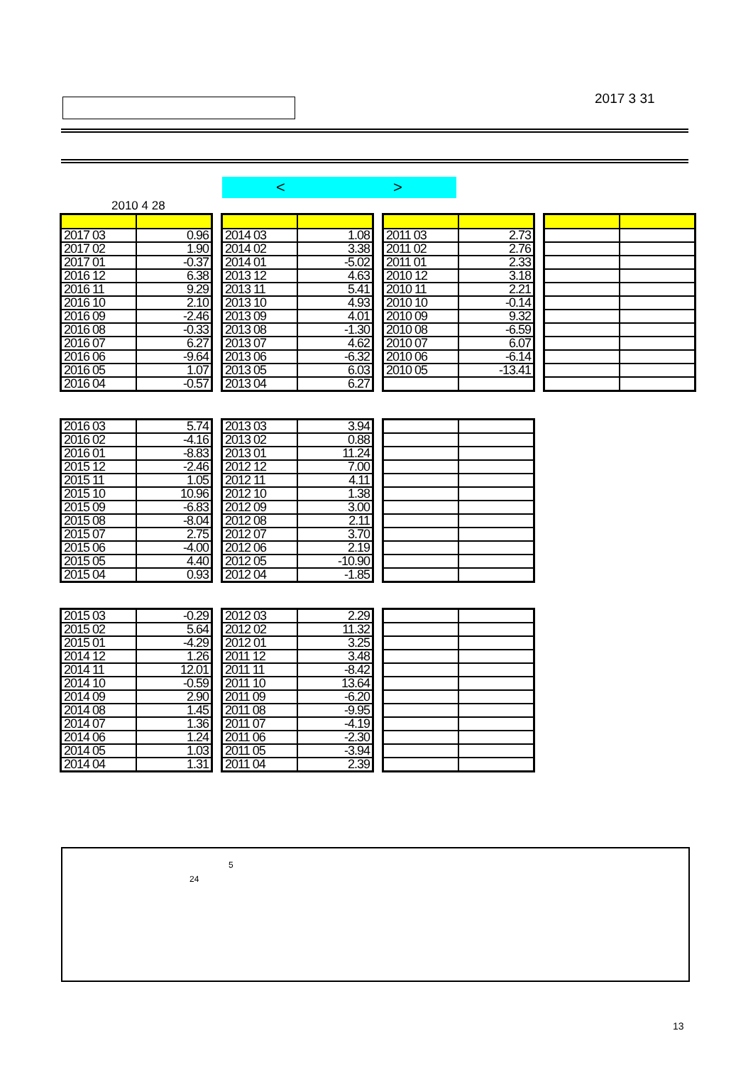2017 3 31
< >
2010 4 28
| 2017 03 | 0.96 |
| 2017 02 | 1.90 |
| 2017 01 | -0.37 |
| 2016 12 | 6.38 |
| 2016 11 | 9.29 |
| 2016 10 | 2.10 |
| 2016 09 | -2.46 |
| 2016 08 | -0.33 |
| 2016 07 | 6.27 |
| 2016 06 | -9.64 |
| 2016 05 | 1.07 |
| 2016 04 | -0.57 |
| 2014 03 | 1.08 |
| 2014 02 | 3.38 |
| 2014 01 | -5.02 |
| 2013 12 | 4.63 |
| 2013 11 | 5.41 |
| 2013 10 | 4.93 |
| 2013 09 | 4.01 |
| 2013 08 | -1.30 |
| 2013 07 | 4.62 |
| 2013 06 | -6.32 |
| 2013 05 | 6.03 |
| 2013 04 | 6.27 |
| 2011 03 | 2.73 |
| 2011 02 | 2.76 |
| 2011 01 | 2.33 |
| 2010 12 | 3.18 |
| 2010 11 | 2.21 |
| 2010 10 | -0.14 |
| 2010 09 | 9.32 |
| 2010 08 | -6.59 |
| 2010 07 | 6.07 |
| 2010 06 | -6.14 |
| 2010 05 | -13.41 |
| 2016 03 | 5.74 |
| 2016 02 | -4.16 |
| 2016 01 | -8.83 |
| 2015 12 | -2.46 |
| 2015 11 | 1.05 |
| 2015 10 | 10.96 |
| 2015 09 | -6.83 |
| 2015 08 | -8.04 |
| 2015 07 | 2.75 |
| 2015 06 | -4.00 |
| 2015 05 | 4.40 |
| 2015 04 | 0.93 |
| 2013 03 | 3.94 |
| 2013 02 | 0.88 |
| 2013 01 | 11.24 |
| 2012 12 | 7.00 |
| 2012 11 | 4.11 |
| 2012 10 | 1.38 |
| 2012 09 | 3.00 |
| 2012 08 | 2.11 |
| 2012 07 | 3.70 |
| 2012 06 | 2.19 |
| 2012 05 | -10.90 |
| 2012 04 | -1.85 |
| 2015 03 | -0.29 |
| 2015 02 | 5.64 |
| 2015 01 | -4.29 |
| 2014 12 | 1.26 |
| 2014 11 | 12.01 |
| 2014 10 | -0.59 |
| 2014 09 | 2.90 |
| 2014 08 | 1.45 |
| 2014 07 | 1.36 |
| 2014 06 | 1.24 |
| 2014 05 | 1.03 |
| 2014 04 | 1.31 |
| 2012 03 | 2.29 |
| 2012 02 | 11.32 |
| 2012 01 | 3.25 |
| 2011 12 | 3.48 |
| 2011 11 | -8.42 |
| 2011 10 | 13.64 |
| 2011 09 | -6.20 |
| 2011 08 | -9.95 |
| 2011 07 | -4.19 |
| 2011 06 | -2.30 |
| 2011 05 | -3.94 |
| 2011 04 | 2.39 |
5
24
13